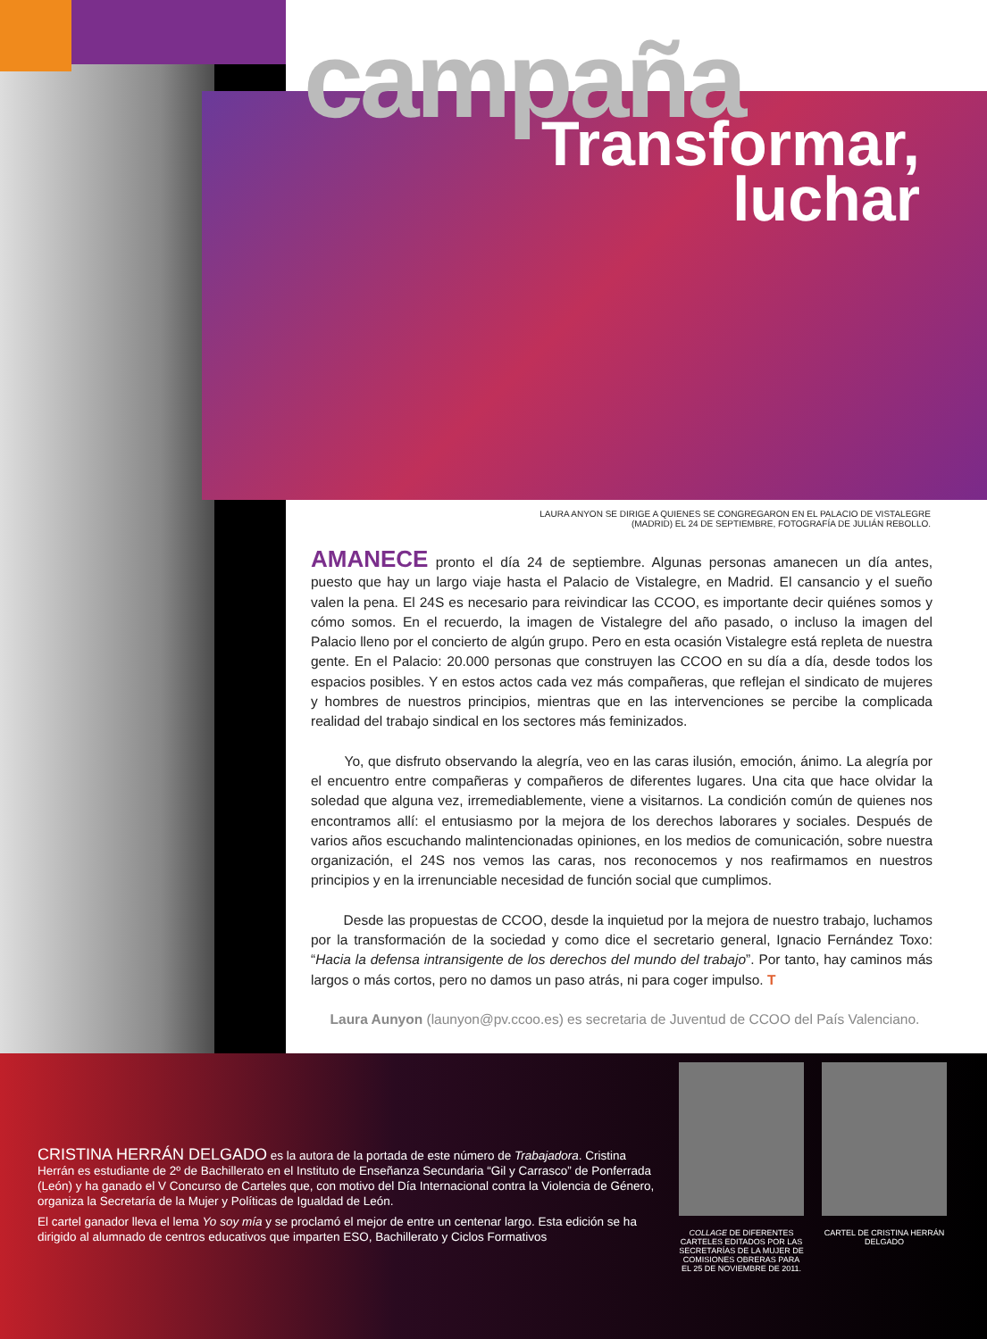campaña
Transformar,
luchar
LAURA ANYON SE DIRIGE A QUIENES SE CONGREGARON EN EL PALACIO DE VISTALEGRE (MADRID) EL 24 DE SEPTIEMBRE, FOTOGRAFÍA DE JULIÁN REBOLLO.
AMANECE pronto el día 24 de septiembre. Algunas personas amanecen un día antes, puesto que hay un largo viaje hasta el Palacio de Vistalegre, en Madrid. El cansancio y el sueño valen la pena. El 24S es necesario para reivindicar las CCOO, es importante decir quiénes somos y cómo somos. En el recuerdo, la imagen de Vistalegre del año pasado, o incluso la imagen del Palacio lleno por el concierto de algún grupo. Pero en esta ocasión Vistalegre está repleta de nuestra gente. En el Palacio: 20.000 personas que construyen las CCOO en su día a día, desde todos los espacios posibles. Y en estos actos cada vez más compañeras, que reflejan el sindicato de mujeres y hombres de nuestros principios, mientras que en las intervenciones se percibe la complicada realidad del trabajo sindical en los sectores más feminizados.
Yo, que disfruto observando la alegría, veo en las caras ilusión, emoción, ánimo. La alegría por el encuentro entre compañeras y compañeros de diferentes lugares. Una cita que hace olvidar la soledad que alguna vez, irremediablemente, viene a visitarnos. La condición común de quienes nos encontramos allí: el entusiasmo por la mejora de los derechos laborares y sociales. Después de varios años escuchando malintencionadas opiniones, en los medios de comunicación, sobre nuestra organización, el 24S nos vemos las caras, nos reconocemos y nos reafirmamos en nuestros principios y en la irrenunciable necesidad de función social que cumplimos.
Desde las propuestas de CCOO, desde la inquietud por la mejora de nuestro trabajo, luchamos por la transformación de la sociedad y como dice el secretario general, Ignacio Fernández Toxo: “Hacia la defensa intransigente de los derechos del mundo del trabajo”. Por tanto, hay caminos más largos o más cortos, pero no damos un paso atrás, ni para coger impulso. T
Laura Aunyon (launyon@pv.ccoo.es) es secretaria de Juventud de CCOO del País Valenciano.
CRISTINA HERRÁN DELGADO es la autora de la portada de este número de Trabajadora. Cristina Herrán es estudiante de 2º de Bachillerato en el Instituto de Enseñanza Secundaria “Gil y Carrasco” de Ponferrada (León) y ha ganado el V Concurso de Carteles que, con motivo del Día Internacional contra la Violencia de Género, organiza la Secretaría de la Mujer y Políticas de Igualdad de León.
El cartel ganador lleva el lema Yo soy mía y se proclamó el mejor de entre un centenar largo. Esta edición se ha dirigido al alumnado de centros educativos que imparten ESO, Bachillerato y Ciclos Formativos
COLLAGE DE DIFERENTES CARTELES EDITADOS POR LAS SECRETARÍAS DE LA MUJER DE COMISIONES OBRERAS PARA EL 25 DE NOVIEMBRE DE 2011.
CARTEL DE CRISTINA HERRÁN DELGADO